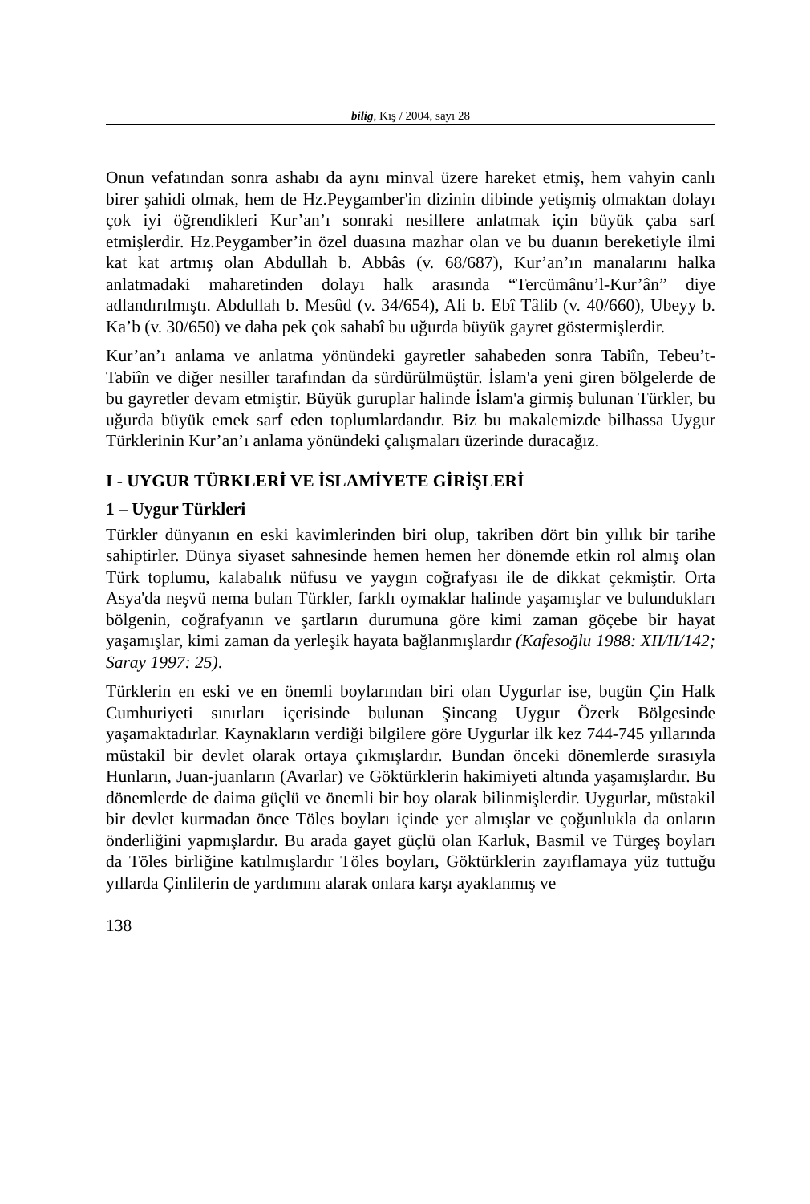bilig, Kış / 2004, sayı 28
Onun vefatından sonra ashabı da aynı minval üzere hareket etmiş, hem vahyin canlı birer şahidi olmak, hem de Hz.Peygamber'in dizinin dibinde yetişmiş olmaktan dolayı çok iyi öğrendikleri Kur’an’ı sonraki nesillere anlatmak için büyük çaba sarf etmişlerdir. Hz.Peygamber’in özel duasına mazhar olan ve bu duanın bereketiyle ilmi kat kat artmış olan Abdullah b. Abbâs (v. 68/687), Kur’an’ın manalarını halka anlatmadaki maharetinden dolayı halk arasında “Tercümânu’l-Kur’ân” diye adlandırılmıştı. Abdullah b. Mesûd (v. 34/654), Ali b. Ebî Tâlib (v. 40/660), Ubeyy b. Ka’b (v. 30/650) ve daha pek çok sahabî bu uğurda büyük gayret göstermişlerdir.
Kur’an’ı anlama ve anlatma yönündeki gayretler sahabeden sonra Tabiîn, Tebeu’t-Tabiîn ve diğer nesiller tarafından da sürdürülmüştür. İslam'a yeni giren bölgelerde de bu gayretler devam etmiştir. Büyük guruplar halinde İslam'a girmiş bulunan Türkler, bu uğurda büyük emek sarf eden toplumlardandır. Biz bu makalemizde bilhassa Uygur Türklerinin Kur’an’ı anlama yönündeki çalışmaları üzerinde duracağız.
I - UYGUR TÜRKLERİ VE İSLAMİYETE GİRİŞLERİ
1 – Uygur Türkleri
Türkler dünyanın en eski kavimlerinden biri olup, takriben dört bin yıllık bir tarihe sahiptirler. Dünya siyaset sahnesinde hemen hemen her dönemde etkin rol almış olan Türk toplumu, kalabalık nüfusu ve yaygın coğrafyası ile de dikkat çekmiştir. Orta Asya'da neşvü nema bulan Türkler, farklı oymaklar halinde yaşamışlar ve bulundukları bölgenin, coğrafyanın ve şartların durumuna göre kimi zaman göçebe bir hayat yaşamışlar, kimi zaman da yerleşik hayata bağlanmışlardır (Kafesoğlu 1988: XII/II/142; Saray 1997: 25).
Türklerin en eski ve en önemli boylarından biri olan Uygurlar ise, bugün Çin Halk Cumhuriyeti sınırları içerisinde bulunan Şincang Uygur Özerk Bölgesinde yaşamaktadırlar. Kaynakların verdiği bilgilere göre Uygurlar ilk kez 744-745 yıllarında müstakil bir devlet olarak ortaya çıkmışlardır. Bundan önceki dönemlerde sırasıyla Hunların, Juan-juanların (Avarlar) ve Göktürklerin hakimiyeti altında yaşamışlardır. Bu dönemlerde de daima güçlü ve önemli bir boy olarak bilinmişlerdir. Uygurlar, müstakil bir devlet kurmadan önce Töles boyları içinde yer almışlar ve çoğunlukla da onların önderliğini yapmışlardır. Bu arada gayet güçlü olan Karluk, Basmil ve Türgeş boyları da Töles birliğine katılmışlardır Töles boyları, Göktürklerin zayıflamaya yüz tuttuğu yıllarda Çinlilerin de yardımını alarak onlara karşı ayaklanmış ve
138